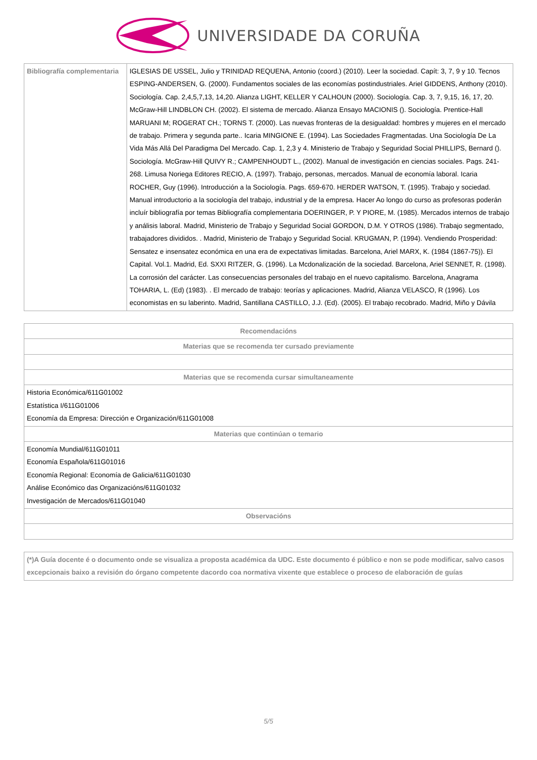UNIVERSIDADE DA CORUÑA
| Bibliografía complementaria | IGLESIAS DE USSEL, Julio y TRINIDAD REQUENA, Antonio (coord.) (2010). Leer la sociedad. Capít: 3, 7, 9 y 10. Tecnos ESPING-ANDERSEN, G. (2000). Fundamentos sociales de las economías postindustriales. Ariel GIDDENS, Anthony (2010). Sociología. Cap. 2,4,5,7,13, 14,20. Alianza LIGHT, KELLER Y CALHOUN (2000). Sociología. Cap. 3, 7, 9,15, 16, 17, 20. McGraw-Hill LINDBLON CH. (2002). El sistema de mercado. Alianza Ensayo MACIONIS (). Sociología. Prentice-Hall MARUANI M; ROGERAT CH.; TORNS T. (2000). Las nuevas fronteras de la desigualdad: hombres y mujeres en el mercado de trabajo. Primera y segunda parte.. Icaria MINGIONE E. (1994). Las Sociedades Fragmentadas. Una Sociología De La Vida Más Allá Del Paradigma Del Mercado. Cap. 1, 2,3 y 4. Ministerio de Trabajo y Seguridad Social PHILLIPS, Bernard (). Sociología. McGraw-Hill QUIVY R.; CAMPENHOUDT L., (2002). Manual de investigación en ciencias sociales. Pags. 241-268. Limusa Noriega Editores RECIO, A. (1997). Trabajo, personas, mercados. Manual de economía laboral. Icaria ROCHER, Guy (1996). Introducción a la Sociología. Pags. 659-670. HERDER WATSON, T. (1995). Trabajo y sociedad. Manual introductorio a la sociología del trabajo, industrial y de la empresa. Hacer Ao longo do curso as profesoras poderán incluír bibliografía por temas Bibliografía complementaria DOERINGER, P. Y PIORE, M. (1985). Mercados internos de trabajo y análisis laboral. Madrid, Ministerio de Trabajo y Seguridad Social GORDON, D.M. Y OTROS (1986). Trabajo segmentado, trabajadores divididos. . Madrid, Ministerio de Trabajo y Seguridad Social. KRUGMAN, P. (1994). Vendiendo Prosperidad: Sensatez e insensatez económica en una era de expectativas limitadas. Barcelona, Ariel MARX, K. (1984 (1867-75)). El Capital. Vol.1. Madrid, Ed. SXXI RITZER, G. (1996). La Mcdonalización de la sociedad. Barcelona, Ariel SENNET, R. (1998). La corrosión del carácter. Las consecuencias personales del trabajo en el nuevo capitalismo. Barcelona, Anagrama TOHARIA, L. (Ed) (1983). . El mercado de trabajo: teorías y aplicaciones. Madrid, Alianza VELASCO, R (1996). Los economistas en su laberinto. Madrid, Santillana CASTILLO, J.J. (Ed). (2005). El trabajo recobrado. Madrid, Miño y Dávila |
| Recomendacións |
| --- |
| Materias que se recomenda ter cursado previamente |
| Materias que se recomenda cursar simultaneamente |
| Historia Económica/611G01002 Estatística I/611G01006 Economía da Empresa: Dirección e Organización/611G01008 |
| Materias que continúan o temario |
| Economía Mundial/611G01011 Economía Española/611G01016 Economía Regional: Economía de Galicia/611G01030 Análise Económico das Organizacións/611G01032 Investigación de Mercados/611G01040 |
| Observacións |
| (*)A Guía docente é o documento onde se visualiza a proposta académica da UDC. Este documento é público e non se pode modificar, salvo casos excepcionais baixo a revisión do órgano competente dacordo coa normativa vixente que establece o proceso de elaboración de guías |
5/5